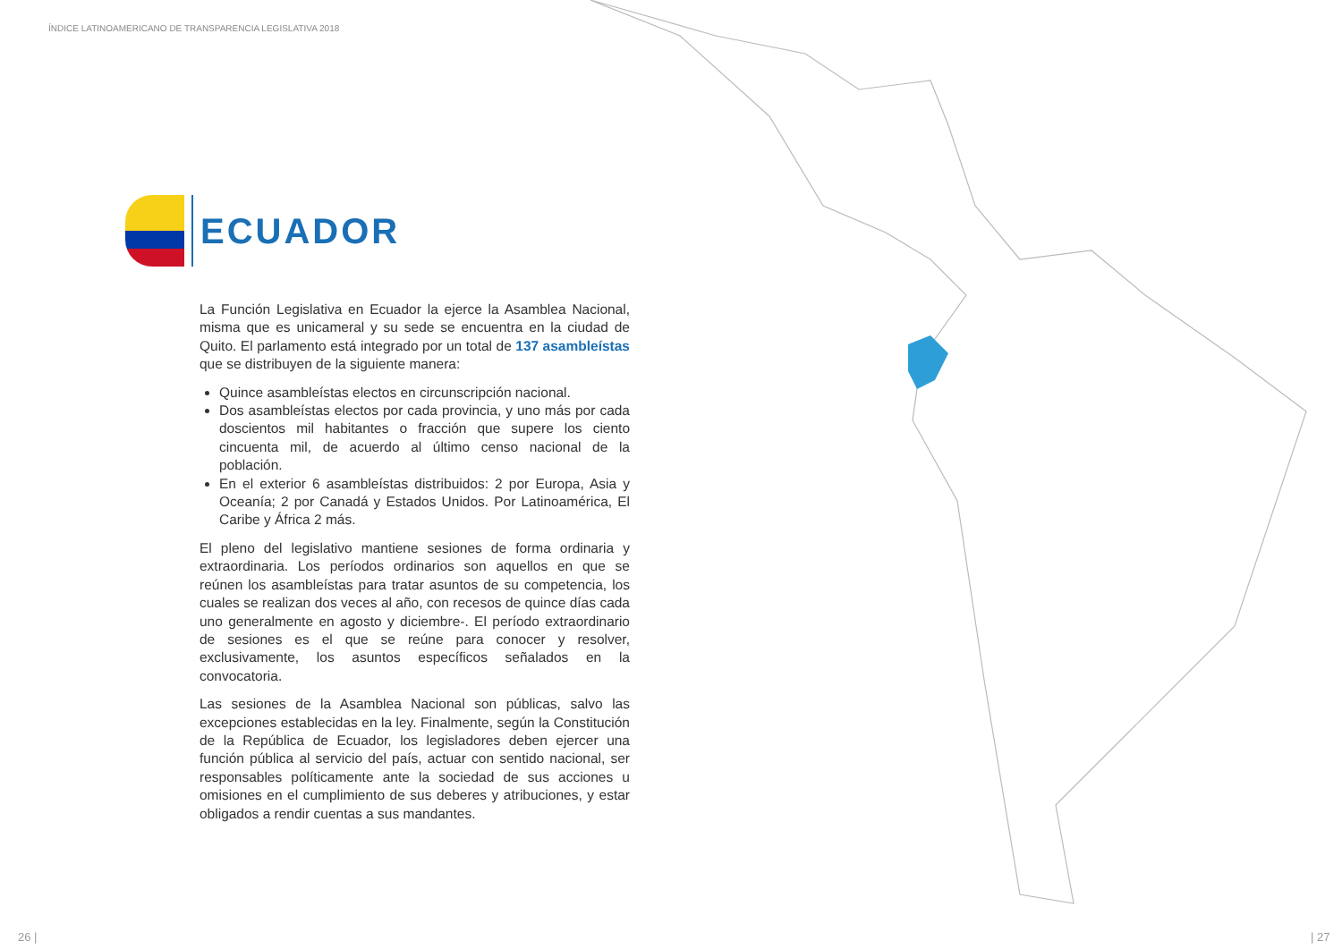ÍNDICE LATINOAMERICANO DE TRANSPARENCIA LEGISLATIVA 2018
ECUADOR
La Función Legislativa en Ecuador la ejerce la Asamblea Nacional, misma que es unicameral y su sede se encuentra en la ciudad de Quito. El parlamento está integrado por un total de 137 asambleístas que se distribuyen de la siguiente manera:
Quince asambleístas electos en circunscripción nacional.
Dos asambleístas electos por cada provincia, y uno más por cada doscientos mil habitantes o fracción que supere los ciento cincuenta mil, de acuerdo al último censo nacional de la población.
En el exterior 6 asambleístas distribuidos: 2 por Europa, Asia y Oceanía; 2 por Canadá y Estados Unidos. Por Latinoamérica, El Caribe y África 2 más.
El pleno del legislativo mantiene sesiones de forma ordinaria y extraordinaria. Los períodos ordinarios son aquellos en que se reúnen los asambleístas para tratar asuntos de su competencia, los cuales se realizan dos veces al año, con recesos de quince días cada uno generalmente en agosto y diciembre-. El período extraordinario de sesiones es el que se reúne para conocer y resolver, exclusivamente, los asuntos específicos señalados en la convocatoria.
Las sesiones de la Asamblea Nacional son públicas, salvo las excepciones establecidas en la ley. Finalmente, según la Constitución de la República de Ecuador, los legisladores deben ejercer una función pública al servicio del país, actuar con sentido nacional, ser responsables políticamente ante la sociedad de sus acciones u omisiones en el cumplimiento de sus deberes y atribuciones, y estar obligados a rendir cuentas a sus mandantes.
26 | | 27